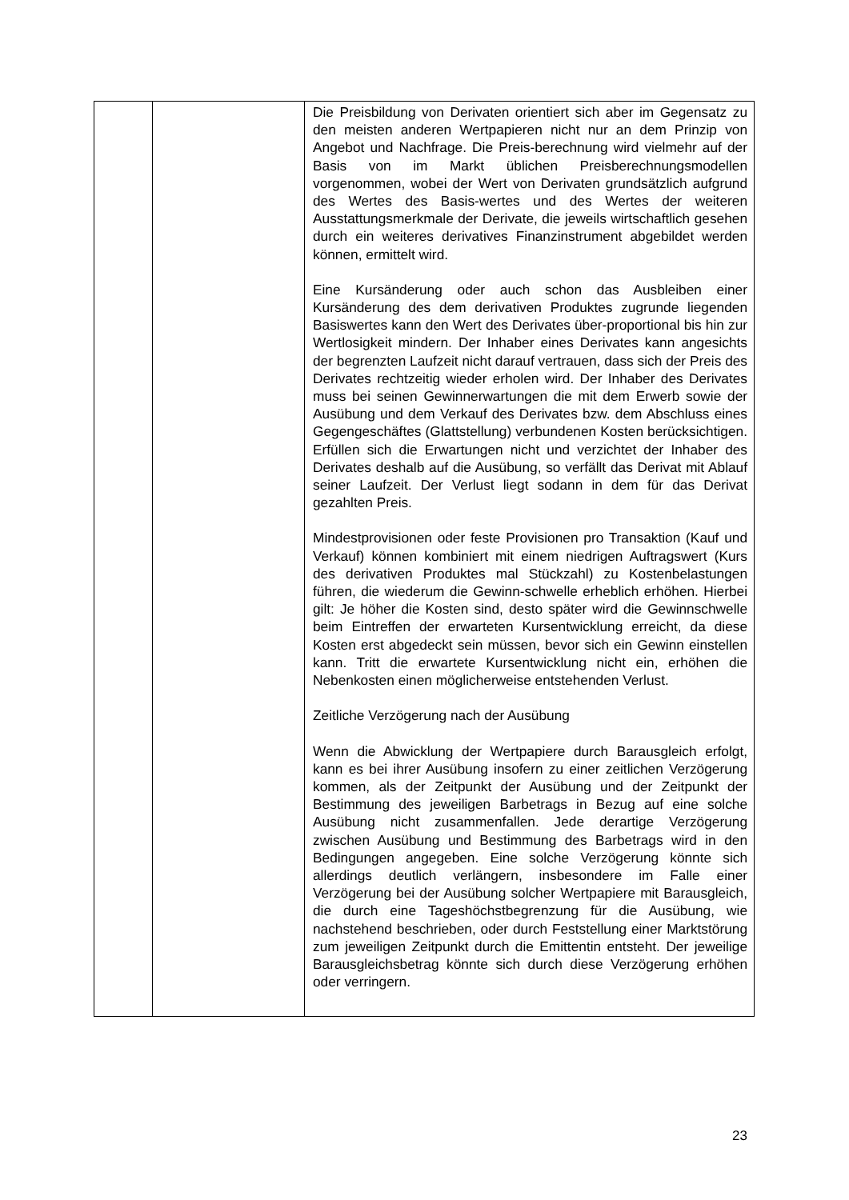| | | Die Preisbildung von Derivaten orientiert sich aber im Gegensatz zu den meisten anderen Wertpapieren nicht nur an dem Prinzip von Angebot und Nachfrage. Die Preis-berechnung wird vielmehr auf der Basis von im Markt üblichen Preisberechnungsmodellen vorgenommen, wobei der Wert von Derivaten grundsätzlich aufgrund des Wertes des Basis-wertes und des Wertes der weiteren Ausstattungsmerkmale der Derivate, die jeweils wirtschaftlich gesehen durch ein weiteres derivatives Finanzinstrument abgebildet werden können, ermittelt wird. Eine Kursänderung oder auch schon das Ausbleiben einer Kursänderung des dem derivativen Produktes zugrunde liegenden Basiswertes kann den Wert des Derivates über-proportional bis hin zur Wertlosigkeit mindern. Der Inhaber eines Derivates kann angesichts der begrenzten Laufzeit nicht darauf vertrauen, dass sich der Preis des Derivates rechtzeitig wieder erholen wird. Der Inhaber des Derivates muss bei seinen Gewinnerwartungen die mit dem Erwerb sowie der Ausübung und dem Verkauf des Derivates bzw. dem Abschluss eines Gegengeschäftes (Glattstellung) verbundenen Kosten berücksichtigen. Erfüllen sich die Erwartungen nicht und verzichtet der Inhaber des Derivates deshalb auf die Ausübung, so verfällt das Derivat mit Ablauf seiner Laufzeit. Der Verlust liegt sodann in dem für das Derivat gezahlten Preis. Mindestprovisionen oder feste Provisionen pro Transaktion (Kauf und Verkauf) können kombiniert mit einem niedrigen Auftragswert (Kurs des derivativen Produktes mal Stückzahl) zu Kostenbelastungen führen, die wiederum die Gewinn-schwelle erheblich erhöhen. Hierbei gilt: Je höher die Kosten sind, desto später wird die Gewinnschwelle beim Eintreffen der erwarteten Kursentwicklung erreicht, da diese Kosten erst abgedeckt sein müssen, bevor sich ein Gewinn einstellen kann. Tritt die erwartete Kursentwicklung nicht ein, erhöhen die Nebenkosten einen möglicherweise entstehenden Verlust. Zeitliche Verzögerung nach der Ausübung Wenn die Abwicklung der Wertpapiere durch Barausgleich erfolgt, kann es bei ihrer Ausübung insofern zu einer zeitlichen Verzögerung kommen, als der Zeitpunkt der Ausübung und der Zeitpunkt der Bestimmung des jeweiligen Barbetrags in Bezug auf eine solche Ausübung nicht zusammenfallen. Jede derartige Verzögerung zwischen Ausübung und Bestimmung des Barbetrags wird in den Bedingungen angegeben. Eine solche Verzögerung könnte sich allerdings deutlich verlängern, insbesondere im Falle einer Verzögerung bei der Ausübung solcher Wertpapiere mit Barausgleich, die durch eine Tageshöchstbegrenzung für die Ausübung, wie nachstehend beschrieben, oder durch Feststellung einer Marktstörung zum jeweiligen Zeitpunkt durch die Emittentin entsteht. Der jeweilige Barausgleichsbetrag könnte sich durch diese Verzögerung erhöhen oder verringern. |
23